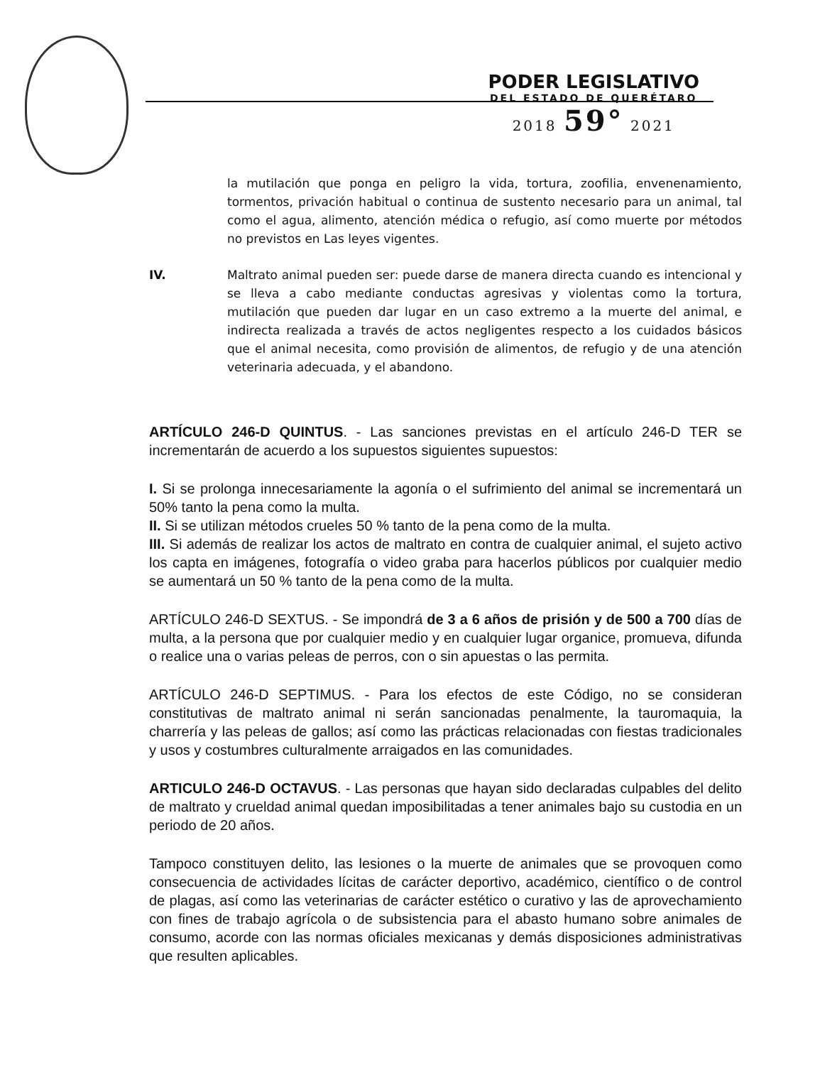PODER LEGISLATIVO
DEL ESTADO DE QUERÉTARO
2018 59° 2021
la mutilación que ponga en peligro la vida, tortura, zoofilia, envenenamiento, tormentos, privación habitual o continua de sustento necesario para un animal, tal como el agua, alimento, atención médica o refugio, así como muerte por métodos no previstos en Las leyes vigentes.
IV. Maltrato animal pueden ser: puede darse de manera directa cuando es intencional y se lleva a cabo mediante conductas agresivas y violentas como la tortura, mutilación que pueden dar lugar en un caso extremo a la muerte del animal, e indirecta realizada a través de actos negligentes respecto a los cuidados básicos que el animal necesita, como provisión de alimentos, de refugio y de una atención veterinaria adecuada, y el abandono.
ARTÍCULO 246-D QUINTUS. - Las sanciones previstas en el artículo 246-D TER se incrementarán de acuerdo a los supuestos siguientes supuestos:
I. Si se prolonga innecesariamente la agonía o el sufrimiento del animal se incrementará un 50% tanto la pena como la multa.
II. Si se utilizan métodos crueles 50 % tanto de la pena como de la multa.
III. Si además de realizar los actos de maltrato en contra de cualquier animal, el sujeto activo los capta en imágenes, fotografía o video graba para hacerlos públicos por cualquier medio se aumentará un 50 % tanto de la pena como de la multa.
ARTÍCULO 246-D SEXTUS. - Se impondrá de 3 a 6 años de prisión y de 500 a 700 días de multa, a la persona que por cualquier medio y en cualquier lugar organice, promueva, difunda o realice una o varias peleas de perros, con o sin apuestas o las permita.
ARTÍCULO 246-D SEPTIMUS. - Para los efectos de este Código, no se consideran constitutivas de maltrato animal ni serán sancionadas penalmente, la tauromaquia, la charrería y las peleas de gallos; así como las prácticas relacionadas con fiestas tradicionales y usos y costumbres culturalmente arraigados en las comunidades.
ARTICULO 246-D OCTAVUS. - Las personas que hayan sido declaradas culpables del delito de maltrato y crueldad animal quedan imposibilitadas a tener animales bajo su custodia en un periodo de 20 años.
Tampoco constituyen delito, las lesiones o la muerte de animales que se provoquen como consecuencia de actividades lícitas de carácter deportivo, académico, científico o de control de plagas, así como las veterinarias de carácter estético o curativo y las de aprovechamiento con fines de trabajo agrícola o de subsistencia para el abasto humano sobre animales de consumo, acorde con las normas oficiales mexicanas y demás disposiciones administrativas que resulten aplicables.